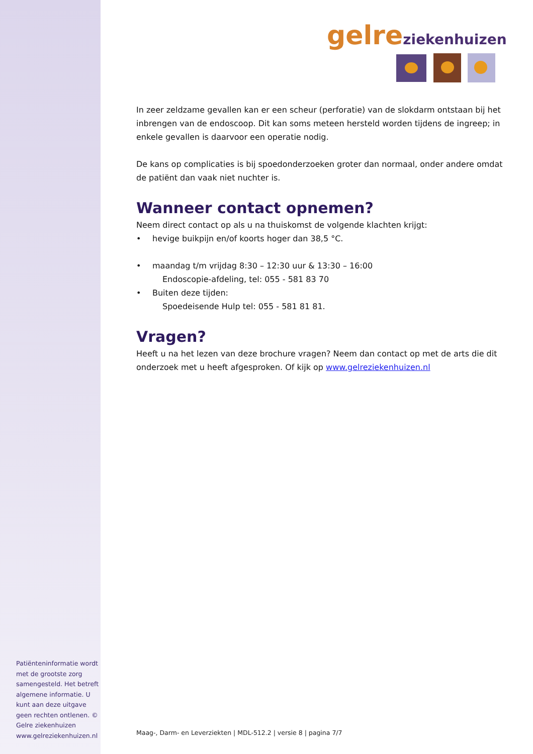Patiënteninformatie wordt met de grootste zorg samengesteld. Het betreft algemene informatie. U kunt aan deze uitgave geen rechten ontlenen. © Gelre ziekenhuizen www.gelreziekenhuizen.nl
gelre ziekenhuizen
In zeer zeldzame gevallen kan er een scheur (perforatie) van de slokdarm ontstaan bij het inbrengen van de endoscoop. Dit kan soms meteen hersteld worden tijdens de ingreep; in enkele gevallen is daarvoor een operatie nodig.
De kans op complicaties is bij spoedonderzoeken groter dan normaal, onder andere omdat de patiënt dan vaak niet nuchter is.
Wanneer contact opnemen?
Neem direct contact op als u na thuiskomst de volgende klachten krijgt:
• hevige buikpijn en/of koorts hoger dan 38,5 °C.
• maandag t/m vrijdag 8:30 – 12:30 uur & 13:30 – 16:00
Endoscopie-afdeling, tel: 055 - 581 83 70
• Buiten deze tijden:
Spoedeisende Hulp tel: 055 - 581 81 81.
Vragen?
Heeft u na het lezen van deze brochure vragen? Neem dan contact op met de arts die dit onderzoek met u heeft afgesproken. Of kijk op www.gelreziekenhuizen.nl
Maag-, Darm- en Leverziekten | MDL-512.2 | versie 8 | pagina 7/7